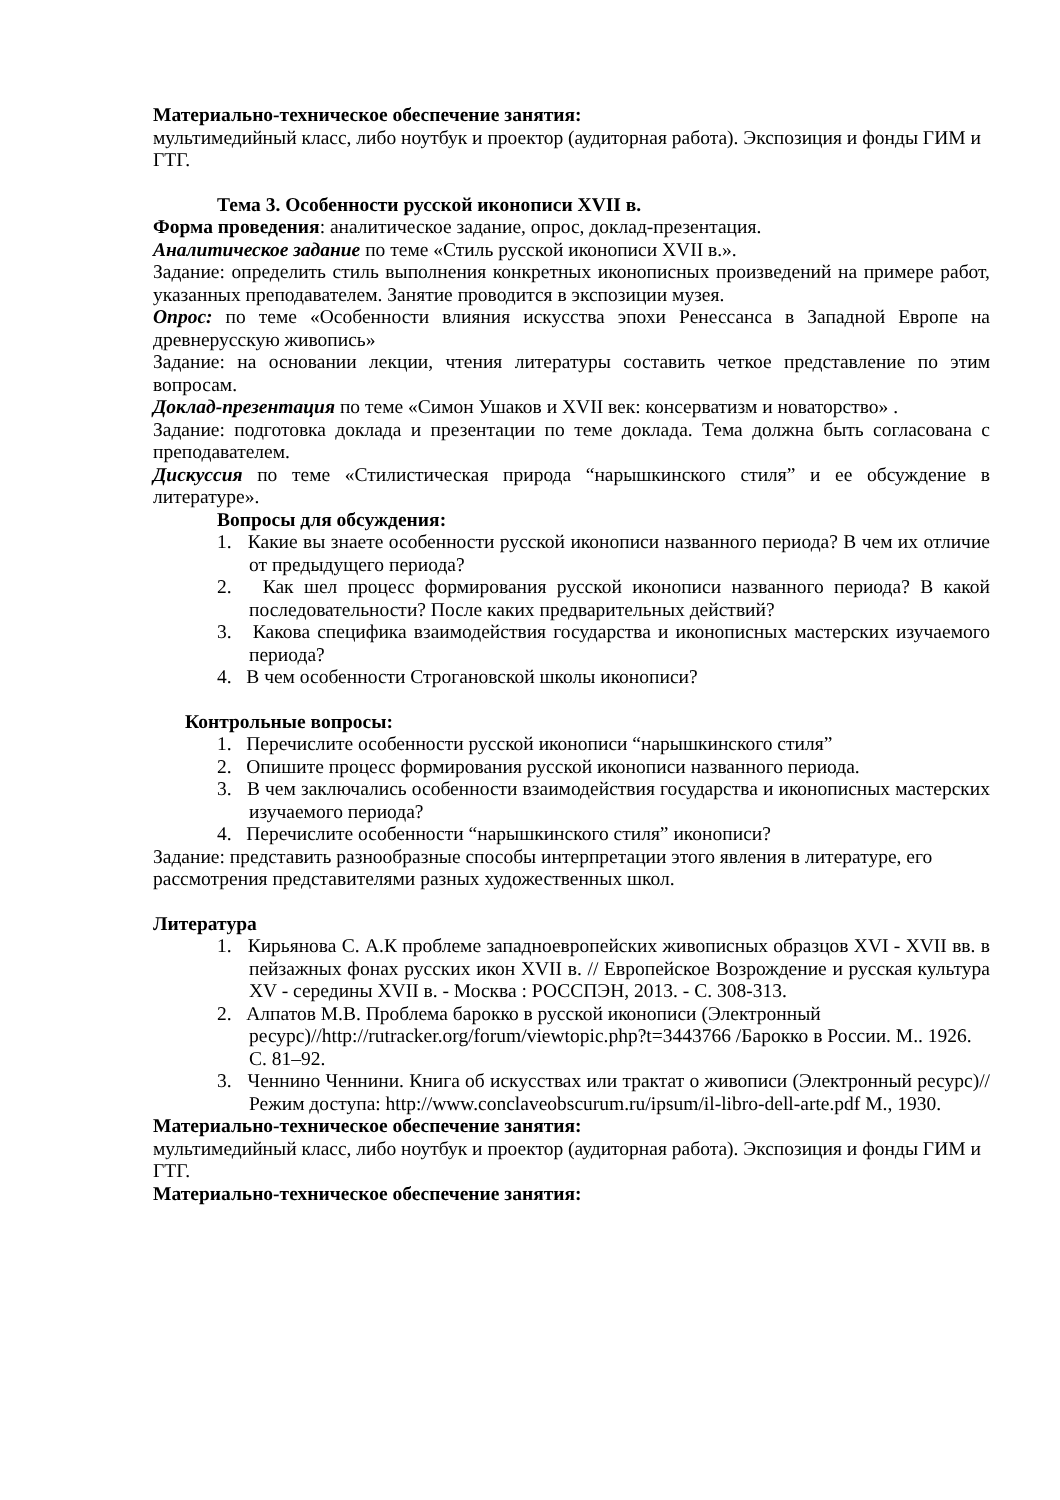Материально-техническое обеспечение занятия:
мультимедийный класс, либо ноутбук и проектор (аудиторная работа). Экспозиция и фонды ГИМ и ГТГ.
Тема 3. Особенности русской иконописи XVII в.
Форма проведения: аналитическое задание, опрос, доклад-презентация.
Аналитическое задание по теме «Стиль русской иконописи XVII в.».
Задание: определить стиль выполнения конкретных иконописных произведений на примере работ, указанных преподавателем. Занятие проводится в экспозиции музея.
Опрос: по теме «Особенности влияния искусства эпохи Ренессанса в Западной Европе на древнерусскую живопись»
Задание: на основании лекции, чтения литературы составить четкое представление по этим вопросам.
Доклад-презентация по теме «Симон Ушаков и XVII век: консерватизм и новаторство» .
Задание: подготовка доклада и презентации по теме доклада. Тема должна быть согласована с преподавателем.
Дискуссия по теме «Стилистическая природа “нарышкинского стиля” и ее обсуждение в литературе».
Вопросы для обсуждения:
1. Какие вы знаете особенности русской иконописи названного периода? В чем их отличие от предыдущего периода?
2. Как шел процесс формирования русской иконописи названного периода? В какой последовательности? После каких предварительных действий?
3. Какова специфика взаимодействия государства и иконописных мастерских изучаемого периода?
4. В чем особенности Строгановской школы иконописи?
Контрольные вопросы:
1. Перечислите особенности русской иконописи “нарышкинского стиля”
2. Опишите процесс формирования русской иконописи названного периода.
3. В чем заключались особенности взаимодействия государства и иконописных мастерских изучаемого периода?
4. Перечислите особенности “нарышкинского стиля” иконописи?
Задание: представить разнообразные способы интерпретации этого явления в литературе, его рассмотрения представителями разных художественных школ.
Литература
1. Кирьянова С. А.К проблеме западноевропейских живописных образцов XVI - XVII вв. в пейзажных фонах русских икон XVII в. // Европейское Возрождение и русская культура XV - середины XVII в. - Москва : РОССПЭН, 2013. - С. 308-313.
2. Алпатов М.В. Проблема барокко в русской иконописи (Электронный ресурс)//http://rutracker.org/forum/viewtopic.php?t=3443766 /Барокко в России. М.. 1926. С. 81–92.
3. Ченнино Ченнини. Книга об искусствах или трактат о живописи (Электронный ресурс)//Режим доступа: http://www.conclaveobscurum.ru/ipsum/il-libro-dell-arte.pdf М., 1930.
Материально-техническое обеспечение занятия:
мультимедийный класс, либо ноутбук и проектор (аудиторная работа). Экспозиция и фонды ГИМ и ГТГ.
Материально-техническое обеспечение занятия: